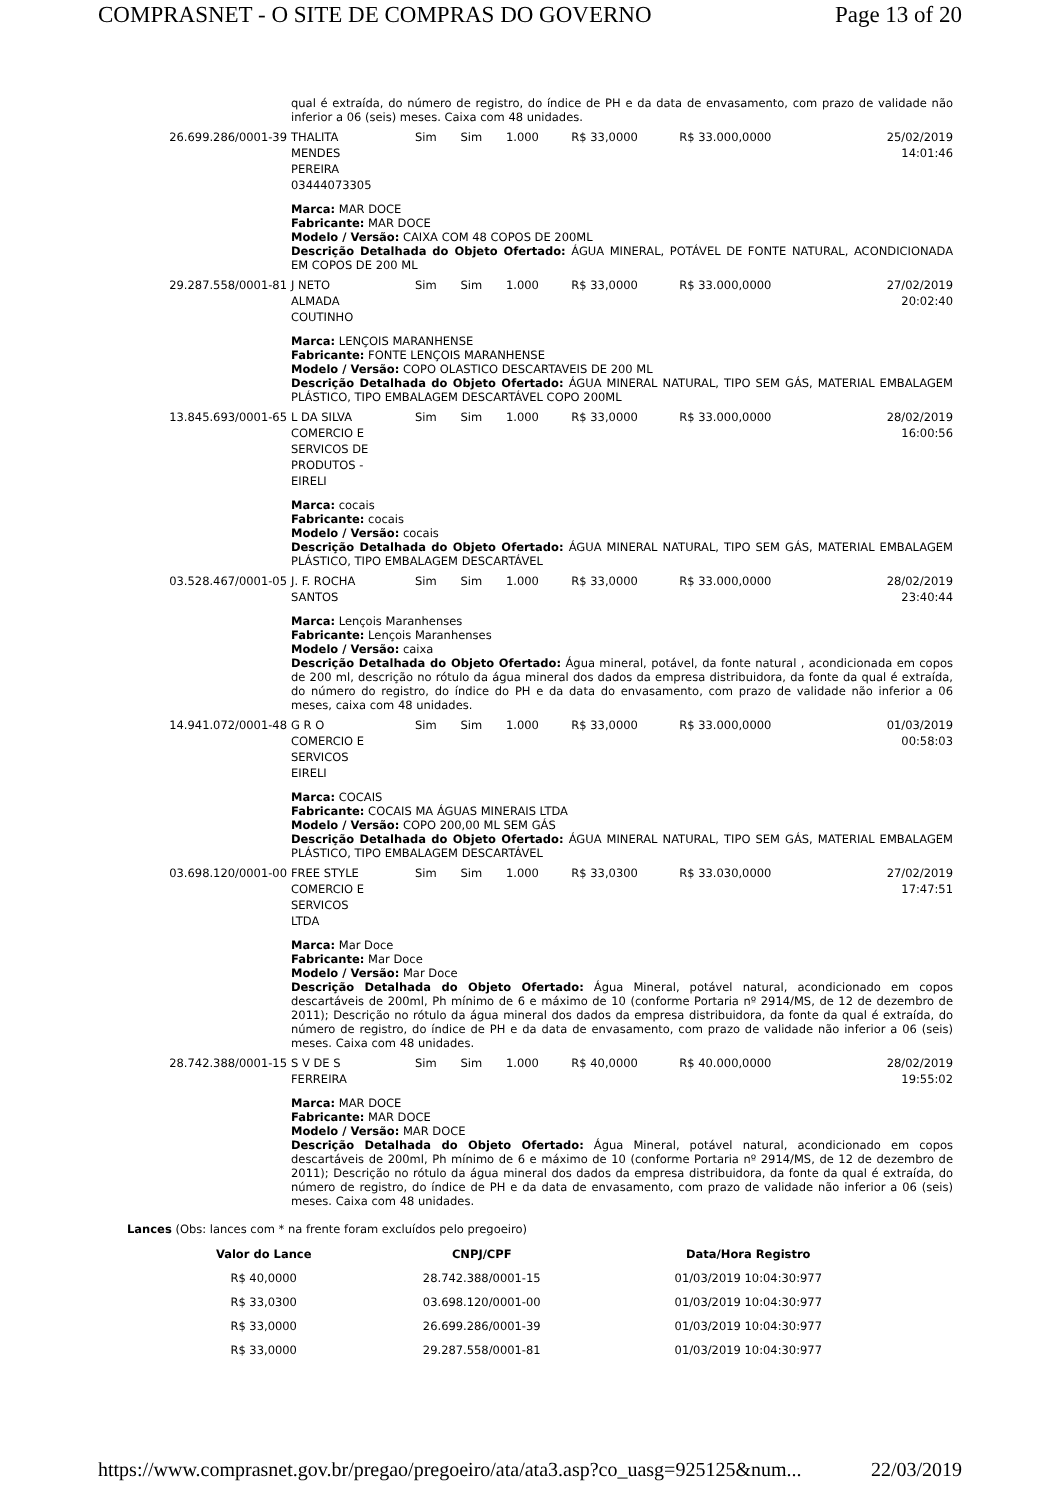COMPRASNET - O SITE DE COMPRAS DO GOVERNO Page 13 of 20
| | qual é extraída, do número de registro, do índice de PH e da data de envasamento, com prazo de validade não inferior a 06 (seis) meses. Caixa com 48 unidades. | | | | | | |
| 26.699.286/0001-39 | THALITA MENDES PEREIRA 03444073305 | Sim | Sim | 1.000 | R$ 33,0000 | R$ 33.000,0000 | 25/02/2019 14:01:46 |
| | Marca: MAR DOCE Fabricante: MAR DOCE Modelo / Versão: CAIXA COM 48 COPOS DE 200ML Descrição Detalhada do Objeto Ofertado: ÁGUA MINERAL, POTÁVEL DE FONTE NATURAL, ACONDICIONADA EM COPOS DE 200 ML | | | | | | |
| 29.287.558/0001-81 | J NETO ALMADA COUTINHO | Sim | Sim | 1.000 | R$ 33,0000 | R$ 33.000,0000 | 27/02/2019 20:02:40 |
| | Marca: LENÇOIS MARANHENSE Fabricante: FONTE LENÇOIS MARANHENSE Modelo / Versão: COPO OLASTICO DESCARTAVEIS DE 200 ML Descrição Detalhada do Objeto Ofertado: ÁGUA MINERAL NATURAL, TIPO SEM GÁS, MATERIAL EMBALAGEM PLÁSTICO, TIPO EMBALAGEM DESCARTÁVEL COPO 200ML | | | | | | |
| 13.845.693/0001-65 | L DA SILVA COMERCIO E SERVICOS DE PRODUTOS - EIRELI | Sim | Sim | 1.000 | R$ 33,0000 | R$ 33.000,0000 | 28/02/2019 16:00:56 |
| | Marca: cocais Fabricante: cocais Modelo / Versão: cocais Descrição Detalhada do Objeto Ofertado: ÁGUA MINERAL NATURAL, TIPO SEM GÁS, MATERIAL EMBALAGEM PLÁSTICO, TIPO EMBALAGEM DESCARTÁVEL | | | | | | |
| 03.528.467/0001-05 | J. F. ROCHA SANTOS | Sim | Sim | 1.000 | R$ 33,0000 | R$ 33.000,0000 | 28/02/2019 23:40:44 |
| | Marca: Lençois Maranhenses Fabricante: Lençois Maranhenses Modelo / Versão: caixa Descrição Detalhada do Objeto Ofertado: Água mineral, potável, da fonte natural , acondicionada em copos de 200 ml, descrição no rótulo da água mineral dos dados da empresa distribuidora, da fonte da qual é extraída, do número do registro, do índice do PH e da data do envasamento, com prazo de validade não inferior a 06 meses, caixa com 48 unidades. | | | | | | |
| 14.941.072/0001-48 | G R O COMERCIO E SERVICOS EIRELI | Sim | Sim | 1.000 | R$ 33,0000 | R$ 33.000,0000 | 01/03/2019 00:58:03 |
| | Marca: COCAIS Fabricante: COCAIS MA ÁGUAS MINERAIS LTDA Modelo / Versão: COPO 200,00 ML SEM GÁS Descrição Detalhada do Objeto Ofertado: ÁGUA MINERAL NATURAL, TIPO SEM GÁS, MATERIAL EMBALAGEM PLÁSTICO, TIPO EMBALAGEM DESCARTÁVEL | | | | | | |
| 03.698.120/0001-00 | FREE STYLE COMERCIO E SERVICOS LTDA | Sim | Sim | 1.000 | R$ 33,0300 | R$ 33.030,0000 | 27/02/2019 17:47:51 |
| | Marca: Mar Doce Fabricante: Mar Doce Modelo / Versão: Mar Doce Descrição Detalhada do Objeto Ofertado: Água Mineral, potável natural, acondicionado em copos descartáveis de 200ml, Ph mínimo de 6 e máximo de 10 (conforme Portaria nº 2914/MS, de 12 de dezembro de 2011); Descrição no rótulo da água mineral dos dados da empresa distribuidora, da fonte da qual é extraída, do número de registro, do índice de PH e da data de envasamento, com prazo de validade não inferior a 06 (seis) meses. Caixa com 48 unidades. | | | | | | |
| 28.742.388/0001-15 | S V DE S FERREIRA | Sim | Sim | 1.000 | R$ 40,0000 | R$ 40.000,0000 | 28/02/2019 19:55:02 |
| | Marca: MAR DOCE Fabricante: MAR DOCE Modelo / Versão: MAR DOCE Descrição Detalhada do Objeto Ofertado: Água Mineral, potável natural, acondicionado em copos descartáveis de 200ml, Ph mínimo de 6 e máximo de 10 (conforme Portaria nº 2914/MS, de 12 de dezembro de 2011); Descrição no rótulo da água mineral dos dados da empresa distribuidora, da fonte da qual é extraída, do número de registro, do índice de PH e da data de envasamento, com prazo de validade não inferior a 06 (seis) meses. Caixa com 48 unidades. | | | | | | |
Lances (Obs: lances com * na frente foram excluídos pelo pregoeiro)
| Valor do Lance | CNPJ/CPF | Data/Hora Registro |
| --- | --- | --- |
| R$ 40,0000 | 28.742.388/0001-15 | 01/03/2019 10:04:30:977 |
| R$ 33,0300 | 03.698.120/0001-00 | 01/03/2019 10:04:30:977 |
| R$ 33,0000 | 26.699.286/0001-39 | 01/03/2019 10:04:30:977 |
| R$ 33,0000 | 29.287.558/0001-81 | 01/03/2019 10:04:30:977 |
https://www.comprasnet.gov.br/pregao/pregoeiro/ata/ata3.asp?co_uasg=925125&num... 22/03/2019